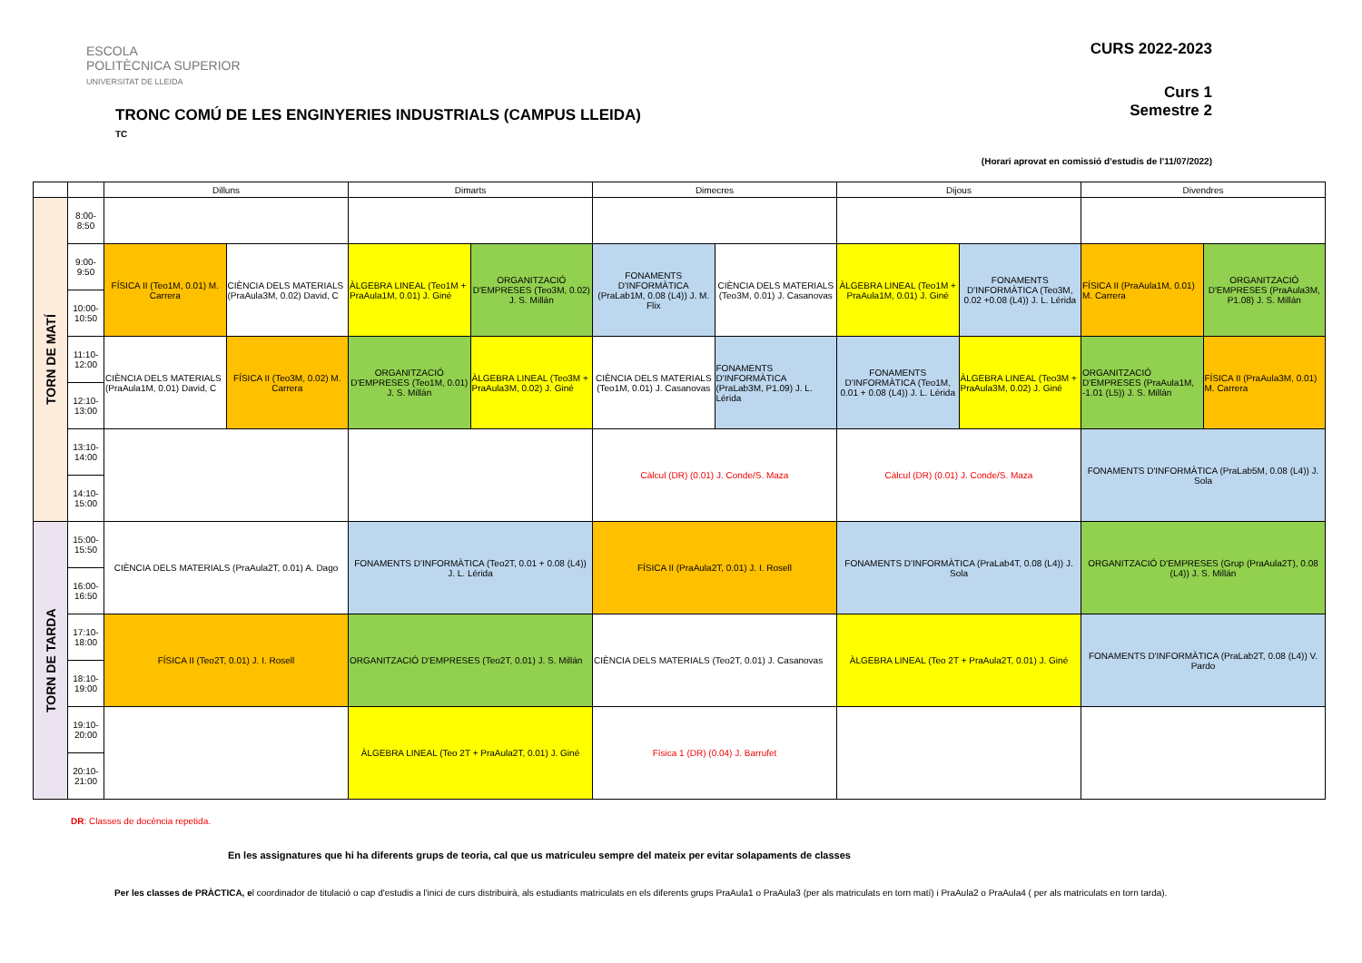ESCOLA
POLITÈCNICA SUPERIOR
UNIVERSITAT DE LLEIDA
CURS 2022-2023
Curs 1
Semestre 2
TRONC COMÚ DE LES ENGINYERIES INDUSTRIALS (CAMPUS LLEIDA)
TC
(Horari aprovat en comissió d’estudis de l'11/07/2022)
| | | Dilluns | | Dimarts | | Dimecres | | Dijous | | Divendres | |
| --- | --- | --- | --- | --- | --- | --- | --- | --- | --- | --- | --- |
| TORN DE MATÍ | 8:00-8:50 | | | | | | | | | | |
| | 9:00-9:50 | FÍSICA II (Teo1M, 0.01) M. Carrera | CIÈNCIA DELS MATERIALS (PraAula3M, 0.02) David, C | ÀLGEBRA LINEAL (Teo1M + PraAula1M, 0.01) J. Giné | ORGANITZACIÓ D'EMPRESES (Teo3M, 0.02) J. S. Millán | FONAMENTS D'INFORMÀTICA (PraLab1M, 0.08 (L4)) J. M. Flix | CIÈNCIA DELS MATERIALS (Teo3M, 0.01) J. Casanovas | ÀLGEBRA LINEAL (Teo1M + PraAula1M, 0.01) J. Giné | FONAMENTS D'INFORMÀTICA (Teo3M, 0.02 +0.08 (L4)) J. L. Lérida | FÍSICA II (PraAula1M, 0.01) M. Carrera | ORGANITZACIÓ D'EMPRESES (PraAula3M, P1.08) J. S. Millán |
| | 10:00-10:50 | | | | | | | | | | |
| | 11:10-12:00 | CIÈNCIA DELS MATERIALS (PraAula1M, 0.01) David, C | FÍSICA II (Teo3M, 0.02) M. Carrera | ORGANITZACIÓ D'EMPRESES (Teo1M, 0.01) J. S. Millán | ÀLGEBRA LINEAL (Teo3M + PraAula3M, 0.02) J. Giné | CIÈNCIA DELS MATERIALS (Teo1M, 0.01) J. Casanovas | FONAMENTS D'INFORMÀTICA (PraLab3M, P1.09) J. L. Lérida | FONAMENTS D'INFORMÀTICA (Teo1M, 0.01 + 0.08 (L4)) J. L. Lérida | ÀLGEBRA LINEAL (Teo3M + PraAula3M, 0.02) J. Giné | ORGANITZACIÓ D'EMPRESES (PraAula1M, -1.01 (L5)) J. S. Millán | FÍSICA II (PraAula3M, 0.01) M. Carrera |
| | 12:10-13:00 | | | | | | | | | | |
| | 13:10-14:00 | | | | | Càlcul (DR) (0.01) J. Conde/S. Maza | | Càlcul (DR) (0.01) J. Conde/S. Maza | | FONAMENTS D'INFORMÀTICA (PraLab5M, 0.08 (L4)) J. Sola | |
| | 14:10-15:00 | | | | | | | | | | |
| TORN DE TARDA | 15:00-15:50 | CIÈNCIA DELS MATERIALS (PraAula2T, 0.01) A. Dago | | FONAMENTS D'INFORMÀTICA (Teo2T, 0.01 + 0.08 (L4)) J. L. Lérida | | FÍSICA II (PraAula2T, 0.01) J. I. Rosell | | FONAMENTS D'INFORMÀTICA (PraLab4T, 0.08 (L4)) J. Sola | | ORGANITZACIÓ D'EMPRESES (Grup (PraAula2T), 0.08 (L4)) J. S. Millán | |
| | 16:00-16:50 | | | | | | | | | | |
| | 17:10-18:00 | FÍSICA II (Teo2T, 0.01) J. I. Rosell | | ORGANITZACIÓ D'EMPRESES (Teo2T, 0.01) J. S. Millán | | CIÈNCIA DELS MATERIALS (Teo2T, 0.01) J. Casanovas | | ÀLGEBRA LINEAL (Teo 2T + PraAula2T, 0.01) J. Giné | | FONAMENTS D'INFORMÀTICA (PraLab2T, 0.08 (L4)) V. Pardo | |
| | 18:10-19:00 | | | | | | | | | | |
| | 19:10-20:00 | | | ÀLGEBRA LINEAL (Teo 2T + PraAula2T, 0.01) J. Giné | | Física 1 (DR) (0.04) J. Barrufet | | | | | |
| | 20:10-21:00 | | | | | | | | | | |
DR: Classes de docència repetida.
En les assignatures que hi ha diferents grups de teoria, cal que us matriculeu sempre del mateix per evitar solapaments de classes
Per les classes de PRÀCTICA, el coordinador de titulació o cap d'estudis a l'inici de curs distribuirà, als estudiants matriculats en els diferents grups PraAula1 o PraAula3 (per als matriculats en torn matí) i PraAula2 o PraAula4 ( per als matriculats en torn tarda).